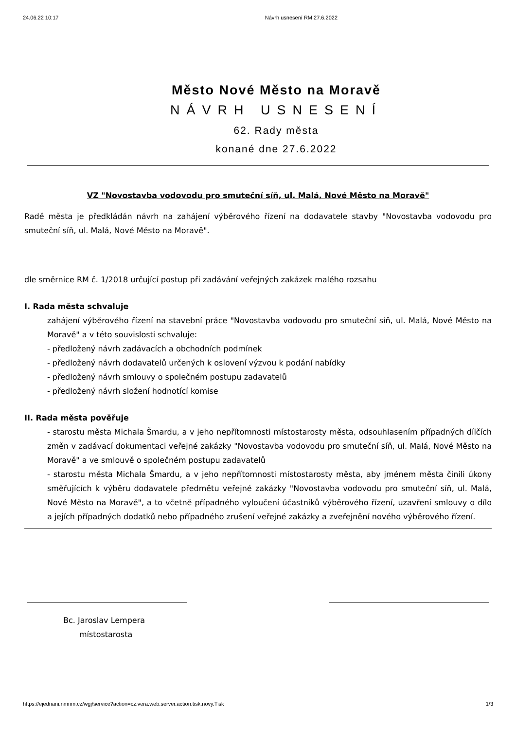24.06.22 10:17 Návrh usnesení RM 27.6.2022
Město Nové Město na Moravě
NÁVRH USNESENÍ
62. Rady města
konané dne 27.6.2022
VZ "Novostavba vodovodu pro smuteční síň, ul. Malá, Nové Město na Moravě"
Radě města je předkládán návrh na zahájení výběrového řízení na dodavatele stavby "Novostavba vodovodu pro smuteční síň, ul. Malá, Nové Město na Moravě".
dle směrnice RM č. 1/2018 určující postup při zadávání veřejných zakázek malého rozsahu
I. Rada města schvaluje
zahájení výběrového řízení na stavební práce "Novostavba vodovodu pro smuteční síň, ul. Malá, Nové Město na Moravě" a v této souvislosti schvaluje:
- předložený návrh zadávacích a obchodních podmínek
- předložený návrh dodavatelů určených k oslovení výzvou k podání nabídky
- předložený návrh smlouvy o společném postupu zadavatelů
- předložený návrh složení hodnotící komise
II. Rada města pověřuje
- starostu města Michala Šmardu, a v jeho nepřítomnosti místostarosty města, odsouhlasením případných dílčích změn v zadávací dokumentaci veřejné zakázky "Novostavba vodovodu pro smuteční síň, ul. Malá, Nové Město na Moravě" a ve smlouvě o společném postupu zadavatelů
- starostu města Michala Šmardu, a v jeho nepřítomnosti místostarosty města, aby jménem města činili úkony směřujících k výběru dodavatele předmětu veřejné zakázky "Novostavba vodovodu pro smuteční síň, ul. Malá, Nové Město na Moravě", a to včetně případného vyloučení účastníků výběrového řízení, uzavření smlouvy o dílo a jejích případných dodatků nebo případného zrušení veřejné zakázky a zveřejnění nového výběrového řízení.
Bc. Jaroslav Lempera
místostarosta
https://ejednani.nmnm.cz/wgj/service?action=cz.vera.web.server.action.tisk.novy.Tisk 1/3